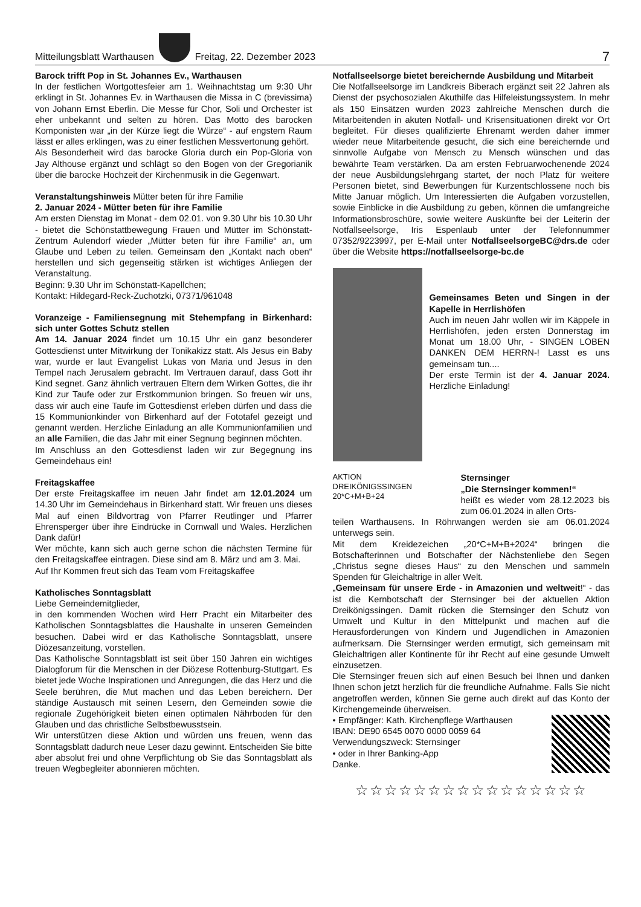Mitteilungsblatt Warthausen
Freitag, 22. Dezember 2023 7
Barock trifft Pop in St. Johannes Ev., Warthausen
In der festlichen Wortgottesfeier am 1. Weihnachtstag um 9:30 Uhr erklingt in St. Johannes Ev. in Warthausen die Missa in C (brevissima) von Johann Ernst Eberlin. Die Messe für Chor, Soli und Orchester ist eher unbekannt und selten zu hören. Das Motto des barocken Komponisten war „in der Kürze liegt die Würze“ - auf engstem Raum lässt er alles erklingen, was zu einer festlichen Messvertonung gehört.
Als Besonderheit wird das barocke Gloria durch ein Pop-Gloria von Jay Althouse ergänzt und schlägt so den Bogen von der Gregorianik über die barocke Hochzeit der Kirchenmusik in die Gegenwart.
Veranstaltungshinweis Mütter beten für ihre Familie
2. Januar 2024 - Mütter beten für ihre Familie
Am ersten Dienstag im Monat - dem 02.01. von 9.30 Uhr bis 10.30 Uhr - bietet die Schönstattbewegung Frauen und Mütter im Schönstatt-Zentrum Aulendorf wieder „Mütter beten für ihre Familie“ an, um Glaube und Leben zu teilen. Gemeinsam den „Kontakt nach oben“ herstellen und sich gegenseitig stärken ist wichtiges Anliegen der Veranstaltung.
Beginn: 9.30 Uhr im Schönstatt-Kapellchen;
Kontakt: Hildegard-Reck-Zuchotzki, 07371/961048
Voranzeige - Familiensegnung mit Stehempfang in Birkenhard: sich unter Gottes Schutz stellen
Am 14. Januar 2024 findet um 10.15 Uhr ein ganz besonderer Gottesdienst unter Mitwirkung der Tonikakizz statt. Als Jesus ein Baby war, wurde er laut Evangelist Lukas von Maria und Jesus in den Tempel nach Jerusalem gebracht. Im Vertrauen darauf, dass Gott ihr Kind segnet. Ganz ähnlich vertrauen Eltern dem Wirken Gottes, die ihr Kind zur Taufe oder zur Erstkommunion bringen. So freuen wir uns, dass wir auch eine Taufe im Gottesdienst erleben dürfen und dass die 15 Kommunionkinder von Birkenhard auf der Fototafel gezeigt und genannt werden. Herzliche Einladung an alle Kommunionfamilien und an alle Familien, die das Jahr mit einer Segnung beginnen möchten.
Im Anschluss an den Gottesdienst laden wir zur Begegnung ins Gemeindehaus ein!
Freitagskaffee
Der erste Freitagskaffee im neuen Jahr findet am 12.01.2024 um 14.30 Uhr im Gemeindehaus in Birkenhard statt. Wir freuen uns dieses Mal auf einen Bildvortrag von Pfarrer Reutlinger und Pfarrer Ehrensperger über ihre Eindrücke in Cornwall und Wales. Herzlichen Dank dafür!
Wer möchte, kann sich auch gerne schon die nächsten Termine für den Freitagskaffee eintragen. Diese sind am 8. März und am 3. Mai.
Auf Ihr Kommen freut sich das Team vom Freitagskaffee
Katholisches Sonntagsblatt
Liebe Gemeindemitglieder,
in den kommenden Wochen wird Herr Pracht ein Mitarbeiter des Katholischen Sonntagsblattes die Haushalte in unseren Gemeinden besuchen. Dabei wird er das Katholische Sonntagsblatt, unsere Diözesanzeitung, vorstellen.
Das Katholische Sonntagsblatt ist seit über 150 Jahren ein wichtiges Dialogforum für die Menschen in der Diözese Rottenburg-Stuttgart. Es bietet jede Woche Inspirationen und Anregungen, die das Herz und die Seele berühren, die Mut machen und das Leben bereichern. Der ständige Austausch mit seinen Lesern, den Gemeinden sowie die regionale Zugehörigkeit bieten einen optimalen Nährboden für den Glauben und das christliche Selbstbewusstsein.
Wir unterstützen diese Aktion und würden uns freuen, wenn das Sonntagsblatt dadurch neue Leser dazu gewinnt. Entscheiden Sie bitte aber absolut frei und ohne Verpflichtung ob Sie das Sonntagsblatt als treuen Wegbegleiter abonnieren möchten.
Notfallseelsorge bietet bereichernde Ausbildung und Mitarbeit
Die Notfallseelsorge im Landkreis Biberach ergänzt seit 22 Jahren als Dienst der psychosozialen Akuthilfe das Hilfeleistungssystem. In mehr als 150 Einsätzen wurden 2023 zahlreiche Menschen durch die Mitarbeitenden in akuten Notfall- und Krisensituationen direkt vor Ort begleitet. Für dieses qualifizierte Ehrenamt werden daher immer wieder neue Mitarbeitende gesucht, die sich eine bereichernde und sinnvolle Aufgabe von Mensch zu Mensch wünschen und das bewährte Team verstärken. Da am ersten Februarwochenende 2024 der neue Ausbildungslehrgang startet, der noch Platz für weitere Personen bietet, sind Bewerbungen für Kurzentschlossene noch bis Mitte Januar möglich. Um Interessierten die Aufgaben vorzustellen, sowie Einblicke in die Ausbildung zu geben, können die umfangreiche Informationsbroschüre, sowie weitere Auskünfte bei der Leiterin der Notfallseelsorge, Iris Espenlaub unter der Telefonnummer 07352/9223997, per E-Mail unter NotfallseelsorgeBC@drs.de oder über die Website https://notfallseelsorge-bc.de
Gemeinsames Beten und Singen in der Kapelle in Herrlishöfen
Auch im neuen Jahr wollen wir im Käppele in Herrlishöfen, jeden ersten Donnerstag im Monat um 18.00 Uhr, - SINGEN LOBEN DANKEN DEM HERRN-! Lasst es uns gemeinsam tun....
Der erste Termin ist der 4. Januar 2024. Herzliche Einladung!
AKTION
DREIKÖNIGSSINGEN
20*C+M+B+24
Sternsinger
„Die Sternsinger kommen!“
heißt es wieder vom 28.12.2023 bis zum 06.01.2024 in allen Orts-
teilen Warthausens. In Röhrwangen werden sie am 06.01.2024 unterwegs sein.
Mit dem Kreidezeichen „20*C+M+B+2024“ bringen die Botschafterinnen und Botschafter der Nächstenliebe den Segen „Christus segne dieses Haus“ zu den Menschen und sammeln Spenden für Gleichaltrige in aller Welt.
„Gemeinsam für unsere Erde - in Amazonien und weltweit!“ - das ist die Kernbotschaft der Sternsinger bei der aktuellen Aktion Dreikönigssingen. Damit rücken die Sternsinger den Schutz von Umwelt und Kultur in den Mittelpunkt und machen auf die Herausforderungen von Kindern und Jugendlichen in Amazonien aufmerksam. Die Sternsinger werden ermutigt, sich gemeinsam mit Gleichaltrigen aller Kontinente für ihr Recht auf eine gesunde Umwelt einzusetzen.
Die Sternsinger freuen sich auf einen Besuch bei Ihnen und danken Ihnen schon jetzt herzlich für die freundliche Aufnahme. Falls Sie nicht angetroffen werden, können Sie gerne auch direkt auf das Konto der Kirchengemeinde überweisen.
• Empfänger: Kath. Kirchenpflege Warthausen
IBAN: DE90 6545 0070 0000 0059 64
Verwendungszweck: Sternsinger
• oder in Ihrer Banking-App
Danke.
☆☆☆☆☆☆☆☆☆☆☆☆☆☆☆☆